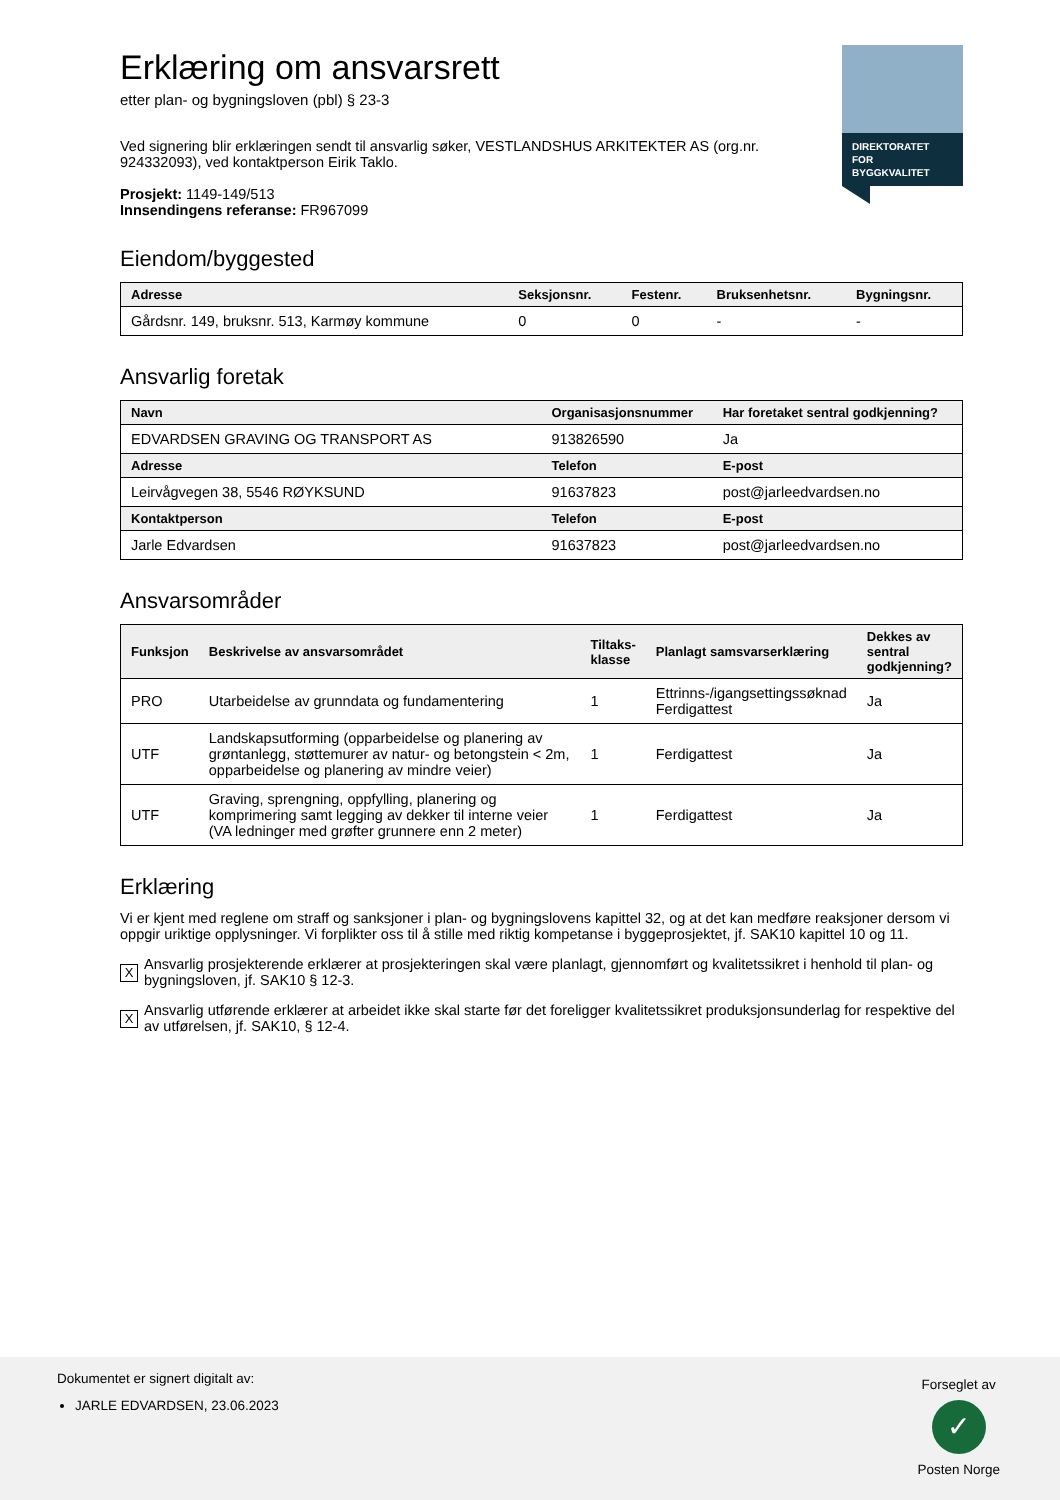DIREKTORATET
FOR BYGGKVALITET
Erklæring om ansvarsrett
etter plan- og bygningsloven (pbl) § 23-3
Ved signering blir erklæringen sendt til ansvarlig søker, VESTLANDSHUS ARKITEKTER AS (org.nr. 924332093), ved kontaktperson Eirik Taklo.
Prosjekt: 1149-149/513
Innsendingens referanse: FR967099
Eiendom/byggested
| Adresse | Seksjonsnr. | Festenr. | Bruksenhetsnr. | Bygningsnr. |
| --- | --- | --- | --- | --- |
| Gårdsnr. 149, bruksnr. 513, Karmøy kommune | 0 | 0 | - | - |
Ansvarlig foretak
| Navn | Organisasjonsnummer | Har foretaket sentral godkjenning? |
| --- | --- | --- |
| EDVARDSEN GRAVING OG TRANSPORT AS | 913826590 | Ja |
| Adresse | Telefon | E-post |
| Leirvågvegen 38, 5546 RØYKSUND | 91637823 | post@jarleedvardsen.no |
| Kontaktperson | Telefon | E-post |
| Jarle Edvardsen | 91637823 | post@jarleedvardsen.no |
Ansvarsområder
| Funksjon | Beskrivelse av ansvarsområdet | Tiltaks- klasse | Planlagt samsvarserklæring | Dekkes av sentral godkjenning? |
| --- | --- | --- | --- | --- |
| PRO | Utarbeidelse av grunndata og fundamentering | 1 | Ettrinns-/igangsettingssøknad Ferdigattest | Ja |
| UTF | Landskapsutforming (opparbeidelse og planering av grøntanlegg, støttemurer av natur- og betongstein < 2m, opparbeidelse og planering av mindre veier) | 1 | Ferdigattest | Ja |
| UTF | Graving, sprengning, oppfylling, planering og komprimering samt legging av dekker til interne veier (VA ledninger med grøfter grunnere enn 2 meter) | 1 | Ferdigattest | Ja |
Erklæring
Vi er kjent med reglene om straff og sanksjoner i plan- og bygningslovens kapittel 32, og at det kan medføre reaksjoner dersom vi oppgir uriktige opplysninger. Vi forplikter oss til å stille med riktig kompetanse i byggeprosjektet, jf. SAK10 kapittel 10 og 11.
X
Ansvarlig prosjekterende erklærer at prosjekteringen skal være planlagt, gjennomført og kvalitetssikret i henhold til plan- og bygningsloven, jf. SAK10 § 12-3.
X
Ansvarlig utførende erklærer at arbeidet ikke skal starte før det foreligger kvalitetssikret produksjonsunderlag for respektive del av utførelsen, jf. SAK10, § 12-4.
Dokumentet er signert digitalt av:
JARLE EDVARDSEN, 23.06.2023
Forseglet av
✓
Posten Norge